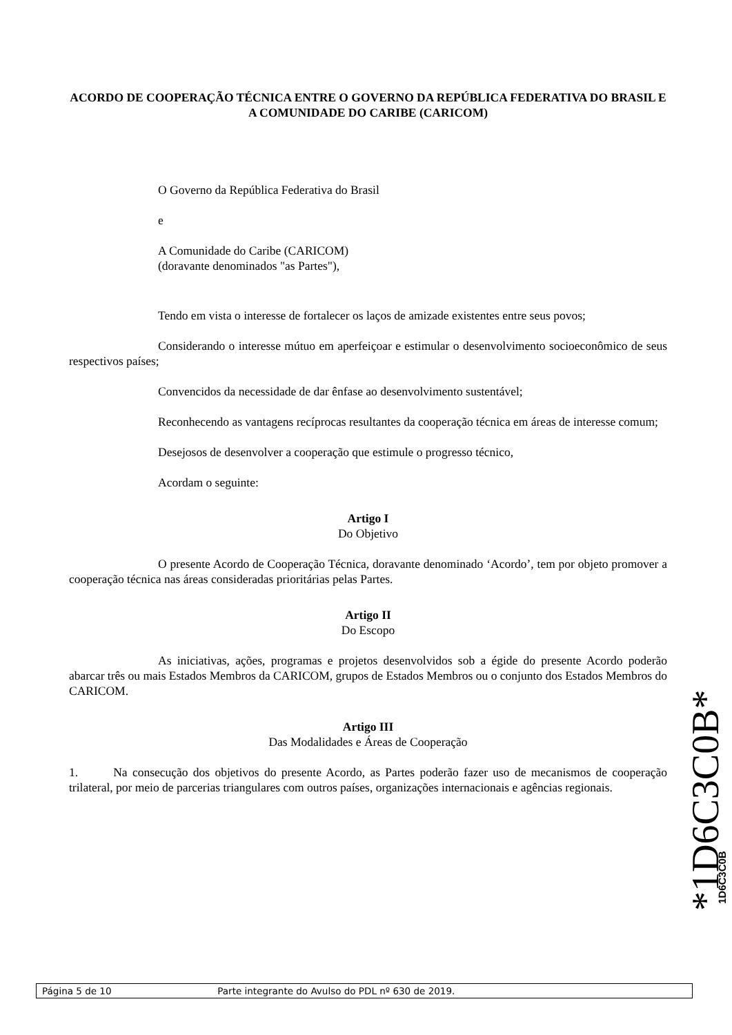ACORDO DE COOPERAÇÃO TÉCNICA ENTRE O GOVERNO DA REPÚBLICA FEDERATIVA DO BRASIL E A COMUNIDADE DO CARIBE (CARICOM)
O Governo da República Federativa do Brasil
e
A Comunidade do Caribe (CARICOM)
(doravante denominados "as Partes"),
Tendo em vista o interesse de fortalecer os laços de amizade existentes entre seus povos;
Considerando o interesse mútuo em aperfeiçoar e estimular o desenvolvimento socioeconômico de seus respectivos países;
Convencidos da necessidade de dar ênfase ao desenvolvimento sustentável;
Reconhecendo as vantagens recíprocas resultantes da cooperação técnica em áreas de interesse comum;
Desejosos de desenvolver a cooperação que estimule o progresso técnico,
Acordam o seguinte:
Artigo I
Do Objetivo
O presente Acordo de Cooperação Técnica, doravante denominado ‘Acordo’, tem por objeto promover a cooperação técnica nas áreas consideradas prioritárias pelas Partes.
Artigo II
Do Escopo
As iniciativas, ações, programas e projetos desenvolvidos sob a égide do presente Acordo poderão abarcar três ou mais Estados Membros da CARICOM, grupos de Estados Membros ou o conjunto dos Estados Membros do CARICOM.
Artigo III
Das Modalidades e Áreas de Cooperação
1. Na consecução dos objetivos do presente Acordo, as Partes poderão fazer uso de mecanismos de cooperação trilateral, por meio de parcerias triangulares com outros países, organizações internacionais e agências regionais.
*1D6C3C0B*
1D6C3C0B
Página 5 de 10 Parte integrante do Avulso do PDL nº 630 de 2019.